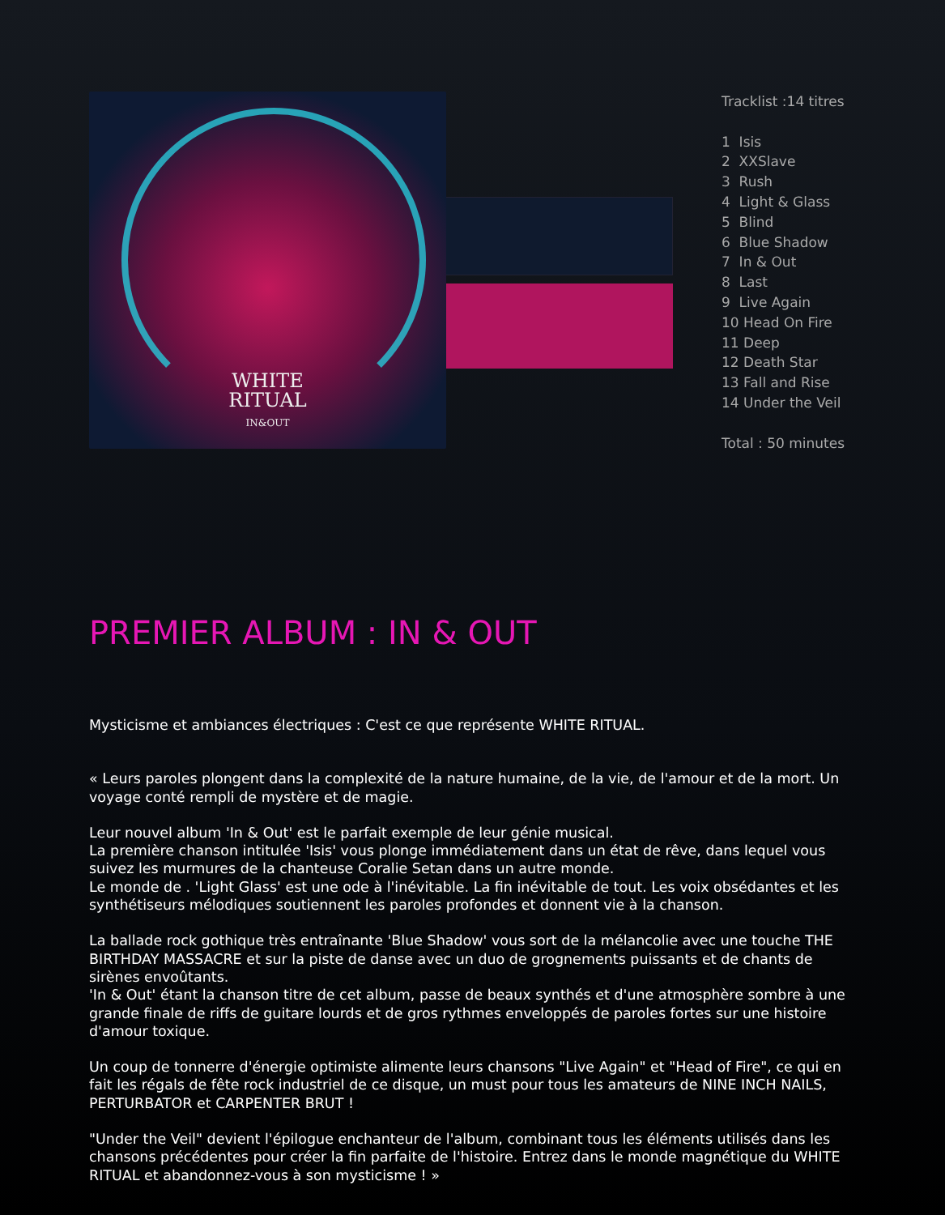WHITE
RITUAL
IN&OUT
Tracklist :14 titres
1 Isis
2 XXSlave
3 Rush
4 Light & Glass
5 Blind
6 Blue Shadow
7 In & Out
8 Last
9 Live Again
10 Head On Fire
11 Deep
12 Death Star
13 Fall and Rise
14 Under the Veil
Total : 50 minutes
PREMIER ALBUM : IN & OUT
Mysticisme et ambiances électriques : C'est ce que représente WHITE RITUAL.
« Leurs paroles plongent dans la complexité de la nature humaine, de la vie, de l'amour et de la mort. Un voyage conté rempli de mystère et de magie.
Leur nouvel album 'In & Out' est le parfait exemple de leur génie musical.
La première chanson intitulée 'Isis' vous plonge immédiatement dans un état de rêve, dans lequel vous suivez les murmures de la chanteuse Coralie Setan dans un autre monde.
Le monde de . 'Light Glass' est une ode à l'inévitable. La fin inévitable de tout. Les voix obsédantes et les synthétiseurs mélodiques soutiennent les paroles profondes et donnent vie à la chanson.
La ballade rock gothique très entraînante 'Blue Shadow' vous sort de la mélancolie avec une touche THE BIRTHDAY MASSACRE et sur la piste de danse avec un duo de grognements puissants et de chants de sirènes envoûtants.
'In & Out' étant la chanson titre de cet album, passe de beaux synthés et d'une atmosphère sombre à une grande finale de riffs de guitare lourds et de gros rythmes enveloppés de paroles fortes sur une histoire d'amour toxique.
Un coup de tonnerre d'énergie optimiste alimente leurs chansons "Live Again" et "Head of Fire", ce qui en fait les régals de fête rock industriel de ce disque, un must pour tous les amateurs de NINE INCH NAILS, PERTURBATOR et CARPENTER BRUT !
"Under the Veil" devient l'épilogue enchanteur de l'album, combinant tous les éléments utilisés dans les chansons précédentes pour créer la fin parfaite de l'histoire. Entrez dans le monde magnétique du WHITE RITUAL et abandonnez-vous à son mysticisme ! »